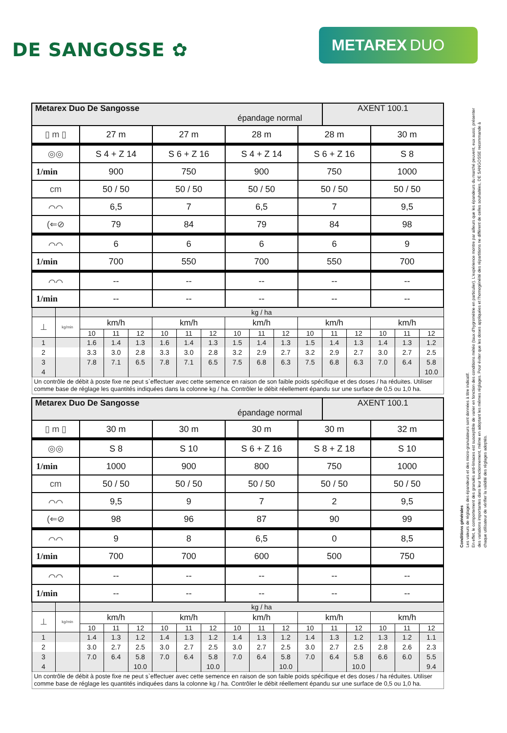DE SANGOSSE ✿
METAREX DUO
| Metarex Duo De Sangosse épandage normal | | | | | | | | | | | | AXENT 100.1 | | | | |
| ▯ m ▯ | | 27 m | | | 27 m | | | 28 m | | | 28 m | | | 30 m | | |
| ◎◎ | | S 4 + Z 14 | | | S 6 + Z 16 | | | S 4 + Z 14 | | | S 6 + Z 16 | | | S 8 | | |
| 1/min | | 900 | | | 750 | | | 900 | | | 750 | | | 1000 | | |
| cm | | 50 / 50 | | | 50 / 50 | | | 50 / 50 | | | 50 / 50 | | | 50 / 50 | | |
| ⌒⌒ | | 6,5 | | | 7 | | | 6,5 | | | 7 | | | 9,5 | | |
| (⇐⊘ | | 79 | | | 84 | | | 79 | | | 84 | | | 98 | | |
| ⌒⌒ | | 6 | | | 6 | | | 6 | | | 6 | | | 9 | | |
| 1/min | | 700 | | | 550 | | | 700 | | | 550 | | | 700 | | |
| ⌒⌒ | | -- | | | -- | | | -- | | | -- | | | -- | | |
| 1/min | | -- | | | -- | | | -- | | | -- | | | -- | | |
| | | kg / ha | | | | | | | | | | | | | | |
| ⊥ | kg/min | km/h | | | km/h | | | km/h | | | km/h | | | km/h | | |
| | | 10 | 11 | 12 | 10 | 11 | 12 | 10 | 11 | 12 | 10 | 11 | 12 | 10 | 11 | 12 |
| 1 | | 1.6 | 1.4 | 1.3 | 1.6 | 1.4 | 1.3 | 1.5 | 1.4 | 1.3 | 1.5 | 1.4 | 1.3 | 1.4 | 1.3 | 1.2 |
| 2 | | 3.3 | 3.0 | 2.8 | 3.3 | 3.0 | 2.8 | 3.2 | 2.9 | 2.7 | 3.2 | 2.9 | 2.7 | 3.0 | 2.7 | 2.5 |
| 3 | | 7.8 | 7.1 | 6.5 | 7.8 | 7.1 | 6.5 | 7.5 | 6.8 | 6.3 | 7.5 | 6.8 | 6.3 | 7.0 | 6.4 | 5.8 |
| 4 | | | | | | | | | | | | | | | | 10.0 |
| Un contrôle de débit à poste fixe ne peut s`effectuer avec cette semence en raison de son faible poids spécifique et des doses / ha réduites. Utiliser comme base de réglage les quantités indiquées dans la colonne kg / ha. Contrôler le débit réellement épandu sur une surface de 0,5 ou 1,0 ha. | | | | | | | | | | | | | | | | |
| Metarex Duo De Sangosse épandage normal | | | | | | | | | | | | AXENT 100.1 | | | | |
| ▯ m ▯ | | 30 m | | | 30 m | | | 30 m | | | 30 m | | | 32 m | | |
| ◎◎ | | S 8 | | | S 10 | | | S 6 + Z 16 | | | S 8 + Z 18 | | | S 10 | | |
| 1/min | | 1000 | | | 900 | | | 800 | | | 750 | | | 1000 | | |
| cm | | 50 / 50 | | | 50 / 50 | | | 50 / 50 | | | 50 / 50 | | | 50 / 50 | | |
| ⌒⌒ | | 9,5 | | | 9 | | | 7 | | | 2 | | | 9,5 | | |
| (⇐⊘ | | 98 | | | 96 | | | 87 | | | 90 | | | 99 | | |
| ⌒⌒ | | 9 | | | 8 | | | 6,5 | | | 0 | | | 8,5 | | |
| 1/min | | 700 | | | 700 | | | 600 | | | 500 | | | 750 | | |
| ⌒⌒ | | -- | | | -- | | | -- | | | -- | | | -- | | |
| 1/min | | -- | | | -- | | | -- | | | -- | | | -- | | |
| | | kg / ha | | | | | | | | | | | | | | |
| ⊥ | kg/min | km/h | | | km/h | | | km/h | | | km/h | | | km/h | | |
| | | 10 | 11 | 12 | 10 | 11 | 12 | 10 | 11 | 12 | 10 | 11 | 12 | 10 | 11 | 12 |
| 1 | | 1.4 | 1.3 | 1.2 | 1.4 | 1.3 | 1.2 | 1.4 | 1.3 | 1.2 | 1.4 | 1.3 | 1.2 | 1.3 | 1.2 | 1.1 |
| 2 | | 3.0 | 2.7 | 2.5 | 3.0 | 2.7 | 2.5 | 3.0 | 2.7 | 2.5 | 3.0 | 2.7 | 2.5 | 2.8 | 2.6 | 2.3 |
| 3 | | 7.0 | 6.4 | 5.8 | 7.0 | 6.4 | 5.8 | 7.0 | 6.4 | 5.8 | 7.0 | 6.4 | 5.8 | 6.6 | 6.0 | 5.5 |
| 4 | | | | 10.0 | | | 10.0 | | | 10.0 | | | 10.0 | | | 9.4 |
| Un contrôle de débit à poste fixe ne peut s`effectuer avec cette semence en raison de son faible poids spécifique et des doses / ha réduites. Utiliser comme base de réglage les quantités indiquées dans la colonne kg / ha. Contrôler le débit réellement épandu sur une surface de 0,5 ou 1,0 ha. | | | | | | | | | | | | | | | | |
Conditions générales
Les valeurs de réglages des épandeurs et des micro-granulateurs sont données à titre indicatif.
En effet, le comportement des granulés anti-limaces est susceptible de varier en fonction des conditions météo (taux d'hygrométrie en particulier). L'expérience montre par ailleurs que les épandeurs du marché peuvent, eux aussi, présenter des variations importantes dans leur fonctionnement, même en adoptant les mêmes réglages. Pour éviter que les doses appliquées et l'homogénéité des répartitions ne diffèrent de celles souhaitées, DE SANGOSSE recommande à chaque utilisateur de vérifier la validité des réglages adoptés.